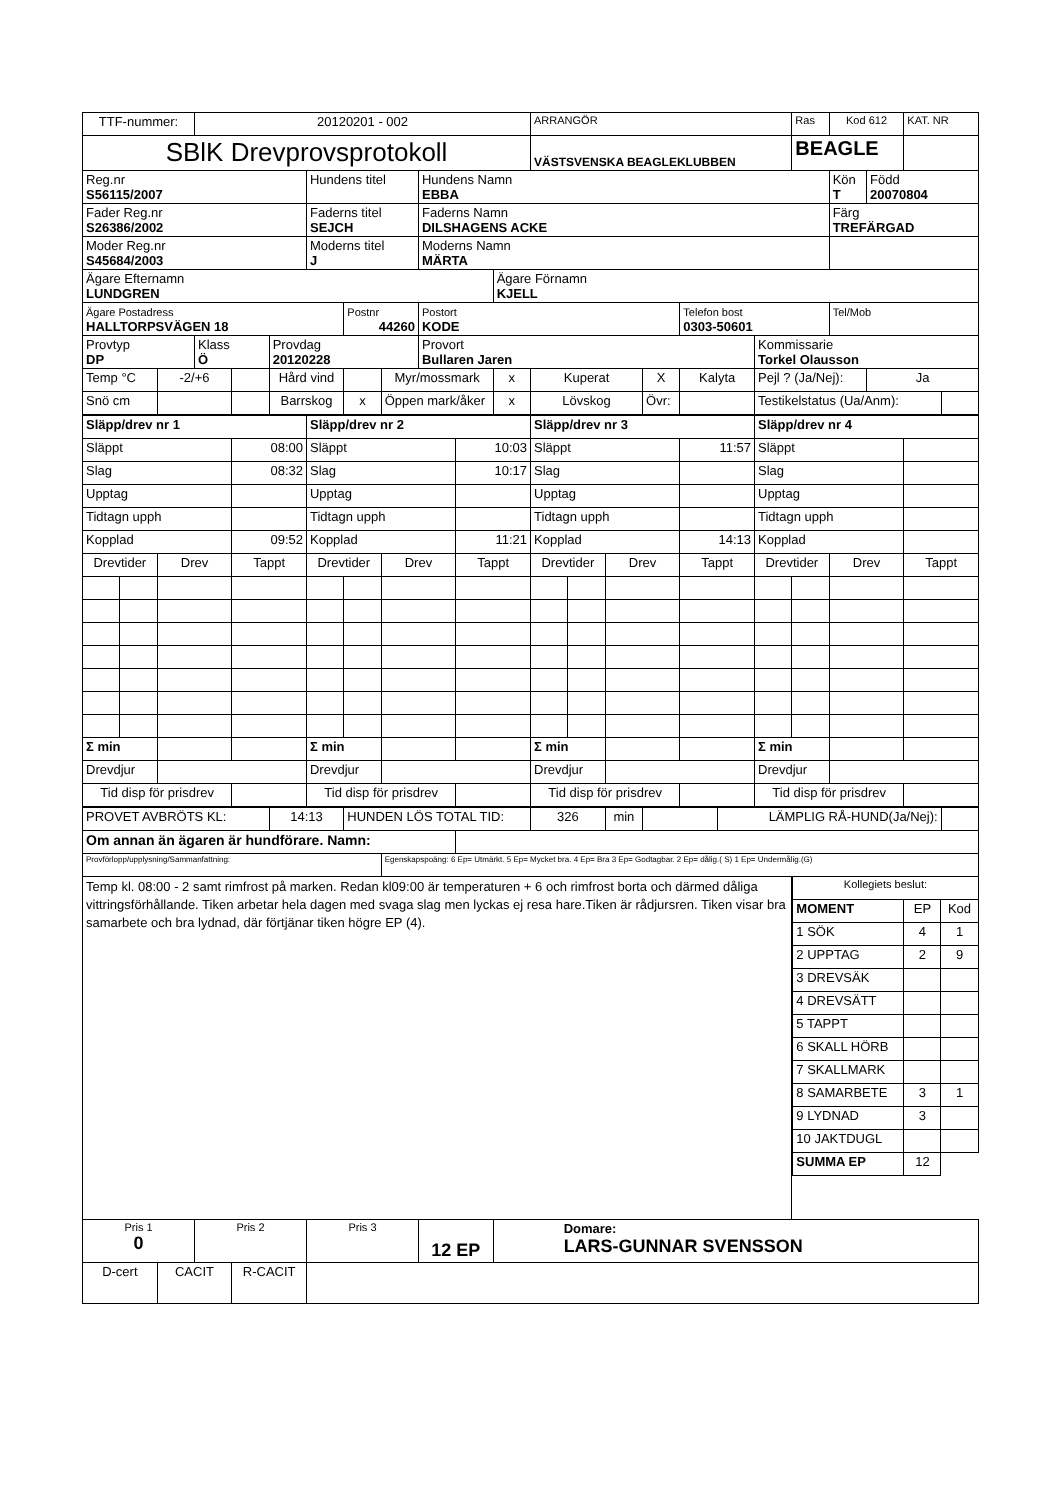| TTF-nummer: | | | 20120201 - 002 | | | | | | | | | ARRANGÖR | | | | | | | Ras | Kod 612 | | KAT. NR | |
| SBlK Drevprovsprotokoll | | | | | | | | | | | | VÄSTSVENSKA BEAGLEKLUBBEN | | | | | | | BEAGLE | | | | |
| Reg.nr S56115/2007 | | | | | | Hundens titel | | | Hundens Namn EBBA | | | | | | | | | | | Kön T | Född 20070804 | | |
| Fader Reg.nr S26386/2002 | | | | | | Faderns titel SEJCH | | | Faderns Namn DILSHAGENS ACKE | | | | | | | | | | | Färg TREFÄRGAD | | | |
| Moder Reg.nr S45684/2003 | | | | | | Moderns titel J | | | Moderns Namn MÄRTA | | | | | | | | | | | | | | |
| Ägare Efternamn LUNDGREN | | | | | | | | | | | Ägare Förnamn KJELL | | | | | | | | | | | | |
| Ägare Postadress HALLTORPSVÄGEN 18 | | | | | | | Postnr 44260 | | Postort KODE | | | | | | | Telefon bost 0303-50601 | | | | Tel/Mob | | | |
| Provtyp DP | | | Klass Ö | | Provdag 20120228 | | | | Provort Bullaren Jaren | | | | | | | | | Kommissarie Torkel Olausson | | | | | |
| Temp °C | | -2/+6 | | | Hård vind | | | Myr/mossmark | | | x | Kuperat | | | X | Kalyta | | Pejl ? (Ja/Nej): | | | Ja | | |
| Snö cm | | | | | Barrskog | | x | Öppen mark/åker | | | x | Lövskog | | | Övr: | | | Testikelstatus (Ua/Anm): | | | | | |
| Släpp/drev nr 1 | | | | | | Släpp/drev nr 2 | | | | | | Släpp/drev nr 3 | | | | | | Släpp/drev nr 4 | | | | | |
| Släppt | | | | 08:00 | | Släppt | | | | 10:03 | | Släppt | | | | 11:57 | | Släppt | | | | | |
| Slag | | | | 08:32 | | Slag | | | | 10:17 | | Slag | | | | | | Slag | | | | | |
| Upptag | | | | | | Upptag | | | | | | Upptag | | | | | | Upptag | | | | | |
| Tidtagn upph | | | | | | Tidtagn upph | | | | | | Tidtagn upph | | | | | | Tidtagn upph | | | | | |
| Kopplad | | | | 09:52 | | Kopplad | | | | 11:21 | | Kopplad | | | | 14:13 | | Kopplad | | | | | |
| Drevtider | | Drev | | Tappt | | Drevtider | | Drev | | Tappt | | Drevtider | | Drev | | Tappt | | Drevtider | | Drev | | Tappt | |
| Σ min | | | | | | Σ min | | | | | | Σ min | | | | | | Σ min | | | | | |
| Drevdjur | | | | | | Drevdjur | | | | | | Drevdjur | | | | | | Drevdjur | | | | | |
| Tid disp för prisdrev | | | | | | Tid disp för prisdrev | | | | | | Tid disp för prisdrev | | | | | | Tid disp för prisdrev | | | | | |
| PROVET AVBRÖTS KL: | | | | | 14:13 | | HUNDEN LÖS TOTAL TID: | | | | | 326 | | min | | | LÄMPLIG RÅ-HUND(Ja/Nej): | | | | | | |
| Om annan än ägaren är hundförare. Namn: | | | | | | | | | | | | | | | | | | | | | | | |
| Provförlopp/upplysning/Sammanfattning: | | | | | | | | Egenskapspoäng: 6 Ep= Utmärkt. 5 Ep= Mycket bra. 4 Ep= Bra 3 Ep= Godtagbar. 2 Ep= dålig.( S) 1 Ep= Undermålig.(G) | | | | | | | | | | | | | | | |
| Temp kl. 08:00 - 2 samt rimfrost på marken. Redan kl09:00 är temperaturen + 6 och rimfrost borta och därmed dåliga vittringsförhållande. Tiken arbetar hela dagen med svaga slag men lyckas ej resa hare.Tiken är rådjursren. Tiken visar bra samarbete och bra lydnad, där förtjänar tiken högre EP (4). | | | | | | | | | | | | | | | | | | | / Kollegiets beslut: / / / / MOMENT / EP / Kod / / 1 SÖK / 4 / 1 / / 2 UPPTAG / 2 / 9 / / 3 DREVSÄK / / / / 4 DREVSÄTT / / / / 5 TAPPT / / / / 6 SKALL HÖRB / / / / 7 SKALLMARK / / / / 8 SAMARBETE / 3 / 1 / / 9 LYDNAD / 3 / / / 10 JAKTDUGL / / / / SUMMA EP / 12 / / | | | | |
| Pris 1 0 | | | Pris 2 | | | Pris 3 | | | 12 EP | | Domare: LARS-GUNNAR SVENSSON | | | | | | | | | | | | |
| D-cert | | CACIT | | R-CACIT | | | | | | | | | | | | | | | | | | | |